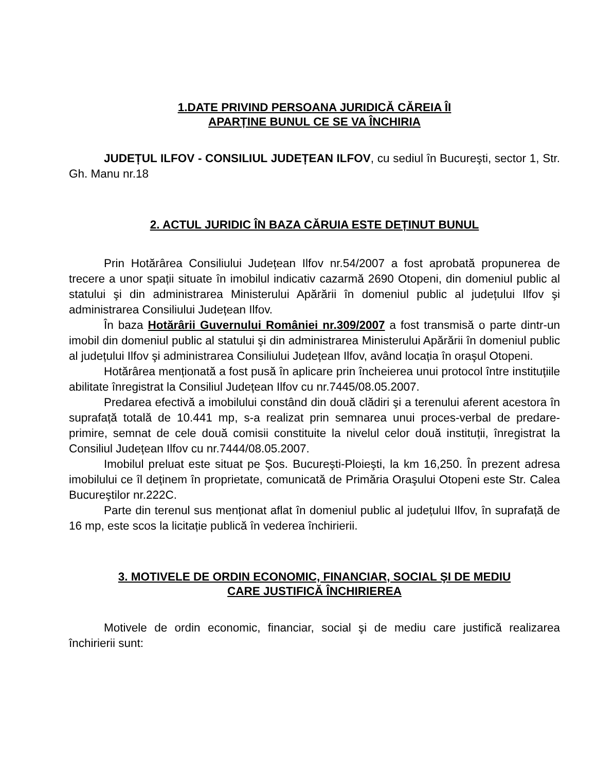1.DATE PRIVIND PERSOANA JURIDICĂ CĂREIA ÎI
APARȚINE BUNUL CE SE VA ÎNCHIRIA
JUDEȚUL ILFOV - CONSILIUL JUDEȚEAN ILFOV, cu sediul în Bucureşti, sector 1, Str. Gh. Manu nr.18
2. ACTUL JURIDIC ÎN BAZA CĂRUIA ESTE DEȚINUT BUNUL
Prin Hotărârea Consiliului Județean Ilfov nr.54/2007 a fost aprobată propunerea de trecere a unor spații situate în imobilul indicativ cazarmă 2690 Otopeni, din domeniul public al statului şi din administrarea Ministerului Apărării în domeniul public al județului Ilfov şi administrarea Consiliului Județean Ilfov.
În baza Hotărârii Guvernului României nr.309/2007 a fost transmisă o parte dintr-un imobil din domeniul public al statului şi din administrarea Ministerului Apărării în domeniul public al județului Ilfov şi administrarea Consiliului Județean Ilfov, având locația în oraşul Otopeni.
Hotărârea menționată a fost pusă în aplicare prin încheierea unui protocol între instituțiile abilitate înregistrat la Consiliul Județean Ilfov cu nr.7445/08.05.2007.
Predarea efectivă a imobilului constând din două clădiri şi a terenului aferent acestora în suprafață totală de 10.441 mp, s-a realizat prin semnarea unui proces-verbal de predare-primire, semnat de cele două comisii constituite la nivelul celor două instituții, înregistrat la Consiliul Județean Ilfov cu nr.7444/08.05.2007.
Imobilul preluat este situat pe Şos. Bucureşti-Ploieşti, la km 16,250. În prezent adresa imobilului ce îl deținem în proprietate, comunicată de Primăria Oraşului Otopeni este Str. Calea Bucureştilor nr.222C.
Parte din terenul sus menționat aflat în domeniul public al județului Ilfov, în suprafață de 16 mp, este scos la licitație publică în vederea închirierii.
3. MOTIVELE DE ORDIN ECONOMIC, FINANCIAR, SOCIAL ŞI DE MEDIU
CARE JUSTIFICĂ ÎNCHIRIEREA
Motivele de ordin economic, financiar, social şi de mediu care justifică realizarea închirierii sunt: